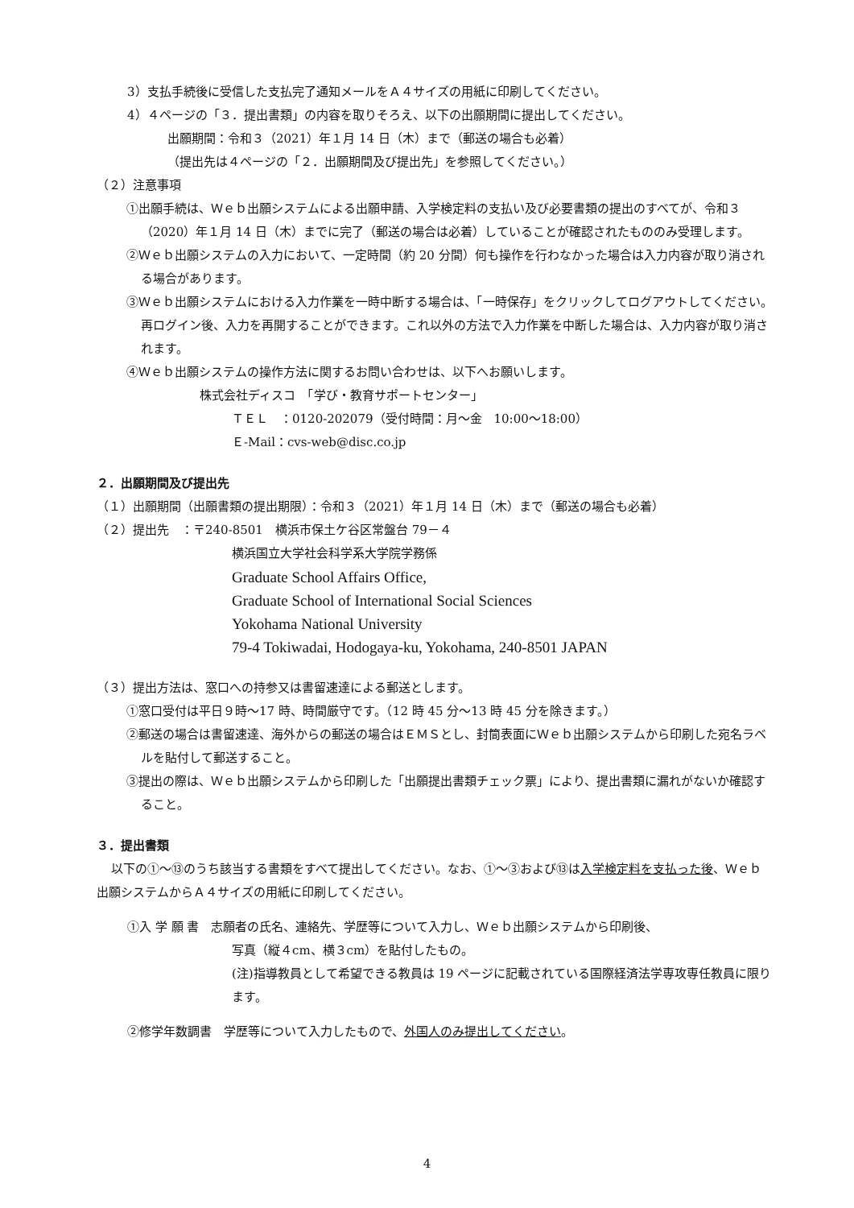3）支払手続後に受信した支払完了通知メールをＡ４サイズの用紙に印刷してください。
4）４ページの「３．提出書類」の内容を取りそろえ、以下の出願期間に提出してください。
出願期間：令和３（2021）年１月 14 日（木）まで（郵送の場合も必着）
（提出先は４ページの「２．出願期間及び提出先」を参照してください。）
（２）注意事項
①出願手続は、Ｗｅｂ出願システムによる出願申請、入学検定料の支払い及び必要書類の提出のすべてが、令和３（2020）年１月 14 日（木）までに完了（郵送の場合は必着）していることが確認されたもののみ受理します。
②Ｗｅｂ出願システムの入力において、一定時間（約 20 分間）何も操作を行わなかった場合は入力内容が取り消される場合があります。
③Ｗｅｂ出願システムにおける入力作業を一時中断する場合は、「一時保存」をクリックしてログアウトしてください。再ログイン後、入力を再開することができます。これ以外の方法で入力作業を中断した場合は、入力内容が取り消されます。
④Ｗｅｂ出願システムの操作方法に関するお問い合わせは、以下へお願いします。
株式会社ディスコ　「学び・教育サポートセンター」
ＴＥＬ　：0120-202079（受付時間：月～金　10:00～18:00）
Ｅ-Mail：cvs-web@disc.co.jp
２．出願期間及び提出先
（１）出願期間（出願書類の提出期限）：令和３（2021）年１月 14 日（木）まで（郵送の場合も必着）
（２）提出先　：〒240-8501　横浜市保土ケ谷区常盤台 79－４
横浜国立大学社会科学系大学院学務係
Graduate School Affairs Office,
Graduate School of International Social Sciences
Yokohama National University
79-4 Tokiwadai, Hodogaya-ku, Yokohama, 240-8501 JAPAN
（３）提出方法は、窓口への持参又は書留速達による郵送とします。
①窓口受付は平日９時～17 時、時間厳守です。（12 時 45 分～13 時 45 分を除きます。）
②郵送の場合は書留速達、海外からの郵送の場合はＥＭＳとし、封筒表面にＷｅｂ出願システムから印刷した宛名ラベルを貼付して郵送すること。
③提出の際は、Ｗｅｂ出願システムから印刷した「出願提出書類チェック票」により、提出書類に漏れがないか確認すること。
３．提出書類
以下の①～⑬のうち該当する書類をすべて提出してください。なお、①～③および⑬は入学検定料を支払った後、Ｗｅｂ出願システムからＡ４サイズの用紙に印刷してください。
①入 学 願 書　志願者の氏名、連絡先、学歴等について入力し、Ｗｅｂ出願システムから印刷後、
写真（縦４cm、横３cm）を貼付したもの。
(注)指導教員として希望できる教員は 19 ページに記載されている国際経済法学専攻専任教員に限ります。
②修学年数調書　学歴等について入力したもので、外国人のみ提出してください。
4